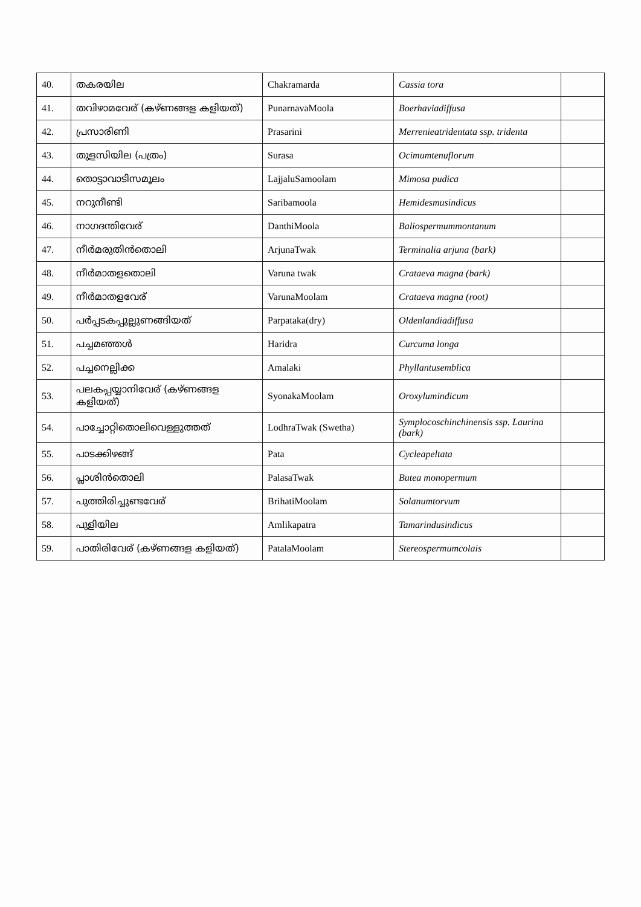| 40. | തകരയില | Chakramarda | Cassia tora | |
| 41. | തവിഴാമവേര് (കഴ്ണങ്ങള കളിയത്) | PunarnavaMoola | Boerhaviadiffusa | |
| 42. | പ്രസാരിണി | Prasarini | Merrenieatridentata ssp. tridenta | |
| 43. | തുളസിയില (പത്രം) | Surasa | Ocimumtenuflorum | |
| 44. | തൊട്ടാവാടിസമൂലം | LajjaluSamoolam | Mimosa pudica | |
| 45. | നറുനീണ്ടി | Saribamoola | Hemidesmusindicus | |
| 46. | നാഗദന്തിവേര് | DanthiMoola | Baliospermummontanum | |
| 47. | നീർമരുതിൻതൊലി | ArjunaTwak | Terminalia arjuna (bark) | |
| 48. | നീർമാതളതൊലി | Varuna twak | Crataeva magna (bark) | |
| 49. | നീർമാതളവേര് | VarunaMoolam | Crataeva magna (root) | |
| 50. | പർപ്പടകപ്പുല്ലുണങ്ങിയത് | Parpataka(dry) | Oldenlandiadiffusa | |
| 51. | പച്ചമഞ്ഞൾ | Haridra | Curcuma longa | |
| 52. | പച്ചനെല്ലിക്ക | Amalaki | Phyllantusemblica | |
| 53. | പലകപ്പയ്യാനിവേര് (കഴ്ണങ്ങള കളിയത്) | SyonakaMoolam | Oroxylumindicum | |
| 54. | പാച്ചോറ്റിതൊലിവെള്ളുത്തത് | LodhraTwak (Swetha) | Symplocoschinchinensis ssp. Laurina (bark) | |
| 55. | പാടക്കിഴങ്ങ് | Pata | Cycleapeltata | |
| 56. | പ്ലാശിൻതൊലി | PalasaTwak | Butea monopermum | |
| 57. | പുത്തിരിച്ചുണ്ടവേര് | BrihatiMoolam | Solanumtorvum | |
| 58. | പുളിയില | Amlikapatra | Tamarindusindicus | |
| 59. | പാതിരിവേര് (കഴ്ണങ്ങള കളിയത്) | PatalaMoolam | Stereospermumcolais | |